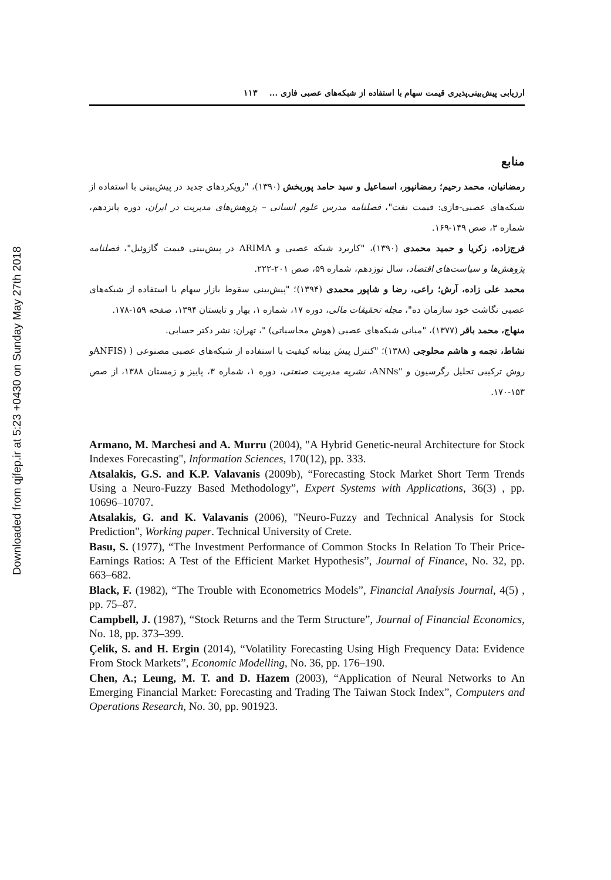Downloaded from qjfep.ir at 5:23 +0430 on Sunday May 27th 2018
ارزیابی پیش‌بینی‌پذیری قیمت سهام با استفاده از شبکه‌های عصبی فازی ... ۱۱۳
منابع
رمضانیان، محمد رحیم؛ رمضانپور، اسماعیل و سید حامد پوربخش (۱۳۹۰)، "رویکردهای جدید در پیش‌بینی با استفاده از شبکه‌های عصبی-فازی: قیمت نفت"، فصلنامه مدرس علوم انسانی – پژوهش‌های مدیریت در ایران، دوره پانزدهم، شماره ۳، صص ۱۴۹-۱۶۹.
فرج‌زاده، زکریا و حمید محمدی (۱۳۹۰)، "کاربرد شبکه عصبی و ARIMA در پیش‌بینی قیمت گازوئیل"، فصلنامه پژوهش‌ها و سیاست‌های اقتصاد، سال نوزدهم، شماره ۵۹، صص ۲۰۱-۲۲۲.
محمد علی زاده، آرش؛ راعی، رضا و شاپور محمدی (۱۳۹۴)؛ "پیش‌بینی سقوط بازار سهام با استفاده از شبکه‌های عصبی نگاشت خود سازمان ده"، مجله تحقیقات مالی، دوره ۱۷، شماره ۱، بهار و تابستان ۱۳۹۴، صفحه ۱۵۹-۱۷۸.
منهاج، محمد باقر (۱۳۷۷)، "مبانی شبکه‌های عصبی (هوش محاسباتی) "، تهران: نشر دکتر حسابی.
نشاط، نجمه و هاشم محلوجی (۱۳۸۸)؛ "کنترل پیش بینانه کیفیت با استفاده از شبکه‌های عصبی مصنوعی ( (ANFISو روش ترکیبی تحلیل رگرسیون و "ANNs، نشریه مدیریت صنعتی، دوره ۱، شماره ۳، پاییز و زمستان ۱۳۸۸، از صص ۱۵۳-۱۷۰.
Armano, M. Marchesi and A. Murru (2004), "A Hybrid Genetic-neural Architecture for Stock Indexes Forecasting", Information Sciences, 170(12), pp. 333.
Atsalakis, G.S. and K.P. Valavanis (2009b), “Forecasting Stock Market Short Term Trends Using a Neuro-Fuzzy Based Methodology”, Expert Systems with Applications, 36(3) , pp. 10696–10707.
Atsalakis, G. and K. Valavanis (2006), "Neuro-Fuzzy and Technical Analysis for Stock Prediction", Working paper. Technical University of Crete.
Basu, S. (1977), “The Investment Performance of Common Stocks In Relation To Their Price-Earnings Ratios: A Test of the Efficient Market Hypothesis”, Journal of Finance, No. 32, pp. 663–682.
Black, F. (1982), “The Trouble with Econometrics Models”, Financial Analysis Journal, 4(5) , pp. 75–87.
Campbell, J. (1987), “Stock Returns and the Term Structure”, Journal of Financial Economics, No. 18, pp. 373–399.
Çelik, S. and H. Ergin (2014), “Volatility Forecasting Using High Frequency Data: Evidence From Stock Markets”, Economic Modelling, No. 36, pp. 176–190.
Chen, A.; Leung, M. T. and D. Hazem (2003), “Application of Neural Networks to An Emerging Financial Market: Forecasting and Trading The Taiwan Stock Index”, Computers and Operations Research, No. 30, pp. 901923.